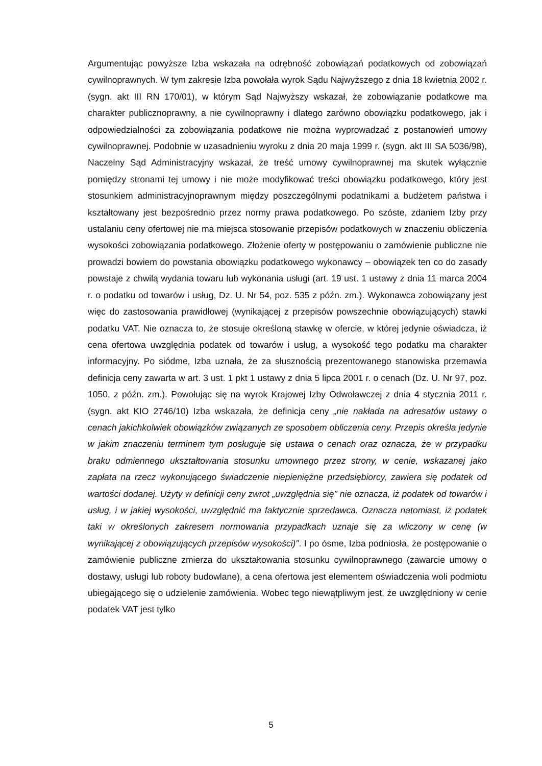Argumentując powyższe Izba wskazała na odrębność zobowiązań podatkowych od zobowiązań cywilnoprawnych. W tym zakresie Izba powołała wyrok Sądu Najwyższego z dnia 18 kwietnia 2002 r. (sygn. akt III RN 170/01), w którym Sąd Najwyższy wskazał, że zobowiązanie podatkowe ma charakter publicznoprawny, a nie cywilnoprawny i dlatego zarówno obowiązku podatkowego, jak i odpowiedzialności za zobowiązania podatkowe nie można wyprowadzać z postanowień umowy cywilnoprawnej. Podobnie w uzasadnieniu wyroku z dnia 20 maja 1999 r. (sygn. akt III SA 5036/98), Naczelny Sąd Administracyjny wskazał, że treść umowy cywilnoprawnej ma skutek wyłącznie pomiędzy stronami tej umowy i nie może modyfikować treści obowiązku podatkowego, który jest stosunkiem administracyjnoprawnym między poszczególnymi podatnikami a budżetem państwa i kształtowany jest bezpośrednio przez normy prawa podatkowego. Po szóste, zdaniem Izby przy ustalaniu ceny ofertowej nie ma miejsca stosowanie przepisów podatkowych w znaczeniu obliczenia wysokości zobowiązania podatkowego. Złożenie oferty w postępowaniu o zamówienie publiczne nie prowadzi bowiem do powstania obowiązku podatkowego wykonawcy – obowiązek ten co do zasady powstaje z chwilą wydania towaru lub wykonania usługi (art. 19 ust. 1 ustawy z dnia 11 marca 2004 r. o podatku od towarów i usług, Dz. U. Nr 54, poz. 535 z późn. zm.). Wykonawca zobowiązany jest więc do zastosowania prawidłowej (wynikającej z przepisów powszechnie obowiązujących) stawki podatku VAT. Nie oznacza to, że stosuje określoną stawkę w ofercie, w której jedynie oświadcza, iż cena ofertowa uwzględnia podatek od towarów i usług, a wysokość tego podatku ma charakter informacyjny. Po siódme, Izba uznała, że za słusznością prezentowanego stanowiska przemawia definicja ceny zawarta w art. 3 ust. 1 pkt 1 ustawy z dnia 5 lipca 2001 r. o cenach (Dz. U. Nr 97, poz. 1050, z późn. zm.). Powołując się na wyrok Krajowej Izby Odwoławczej z dnia 4 stycznia 2011 r. (sygn. akt KIO 2746/10) Izba wskazała, że definicja ceny „nie nakłada na adresatów ustawy o cenach jakichkolwiek obowiązków związanych ze sposobem obliczenia ceny. Przepis określa jedynie w jakim znaczeniu terminem tym posługuje się ustawa o cenach oraz oznacza, że w przypadku braku odmiennego ukształtowania stosunku umownego przez strony, w cenie, wskazanej jako zapłata na rzecz wykonującego świadczenie niepieniężne przedsiębiorcy, zawiera się podatek od wartości dodanej. Użyty w definicji ceny zwrot „uwzględnia się" nie oznacza, iż podatek od towarów i usług, i w jakiej wysokości, uwzględnić ma faktycznie sprzedawca. Oznacza natomiast, iż podatek taki w określonych zakresem normowania przypadkach uznaje się za wliczony w cenę (w wynikającej z obowiązujących przepisów wysokości)". I po ósme, Izba podniosła, że postępowanie o zamówienie publiczne zmierza do ukształtowania stosunku cywilnoprawnego (zawarcie umowy o dostawy, usługi lub roboty budowlane), a cena ofertowa jest elementem oświadczenia woli podmiotu ubiegającego się o udzielenie zamówienia. Wobec tego niewątpliwym jest, że uwzględniony w cenie podatek VAT jest tylko
5